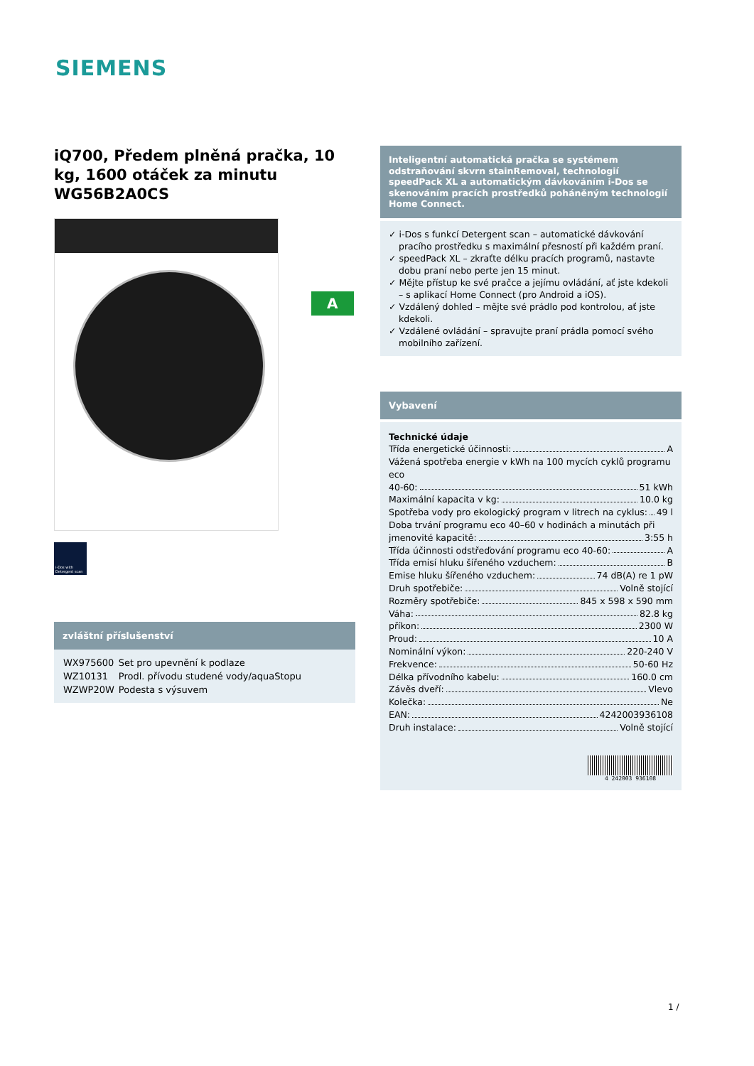SIEMENS
iQ700, Předem plněná pračka, 10 kg, 1600 otáček za minutu WG56B2A0CS
i-Dos with Detergent scan
zvláštní příslušenství
| WX975600 | Set pro upevnění k podlaze |
| WZ10131 | Prodl. přívodu studené vody/aquaStopu |
| WZWP20W | Podesta s výsuvem |
A
Inteligentní automatická pračka se systémem odstraňování skvrn stainRemoval, technologií speedPack XL a automatickým dávkováním i-Dos se skenováním pracích prostředků poháněným technologií Home Connect.
✓ i-Dos s funkcí Detergent scan – automatické dávkování pracího prostředku s maximální přesností při každém praní.
✓ speedPack XL – zkraťte délku pracích programů, nastavte dobu praní nebo perte jen 15 minut.
✓ Mějte přístup ke své pračce a jejímu ovládání, ať jste kdekoli – s aplikací Home Connect (pro Android a iOS).
✓ Vzdálený dohled – mějte své prádlo pod kontrolou, ať jste kdekoli.
✓ Vzdálené ovládání – spravujte praní prádla pomocí svého mobilního zařízení.
Vybavení
Technické údaje
Třída energetické účinnosti: A
Vážená spotřeba energie v kWh na 100 mycích cyklů programu eco
40-60: 51 kWh
Maximální kapacita v kg: 10.0 kg
Spotřeba vody pro ekologický program v litrech na cyklus: 49 l
Doba trvání programu eco 40–60 v hodinách a minutách při
jmenovité kapacitě: 3:55 h
Třída účinnosti odstřeďování programu eco 40-60: A
Třída emisí hluku šířeného vzduchem: B
Emise hluku šířeného vzduchem: 74 dB(A) re 1 pW
Druh spotřebiče: Volně stojící
Rozměry spotřebiče: 845 x 598 x 590 mm
Váha: 82.8 kg
příkon: 2300 W
Proud: 10 A
Nominální výkon: 220-240 V
Frekvence: 50-60 Hz
Délka přívodního kabelu: 160.0 cm
Závěs dveří: Vlevo
Kolečka: Ne
EAN: 4242003936108
Druh instalace: Volně stojící
4 242003 936108
1 /